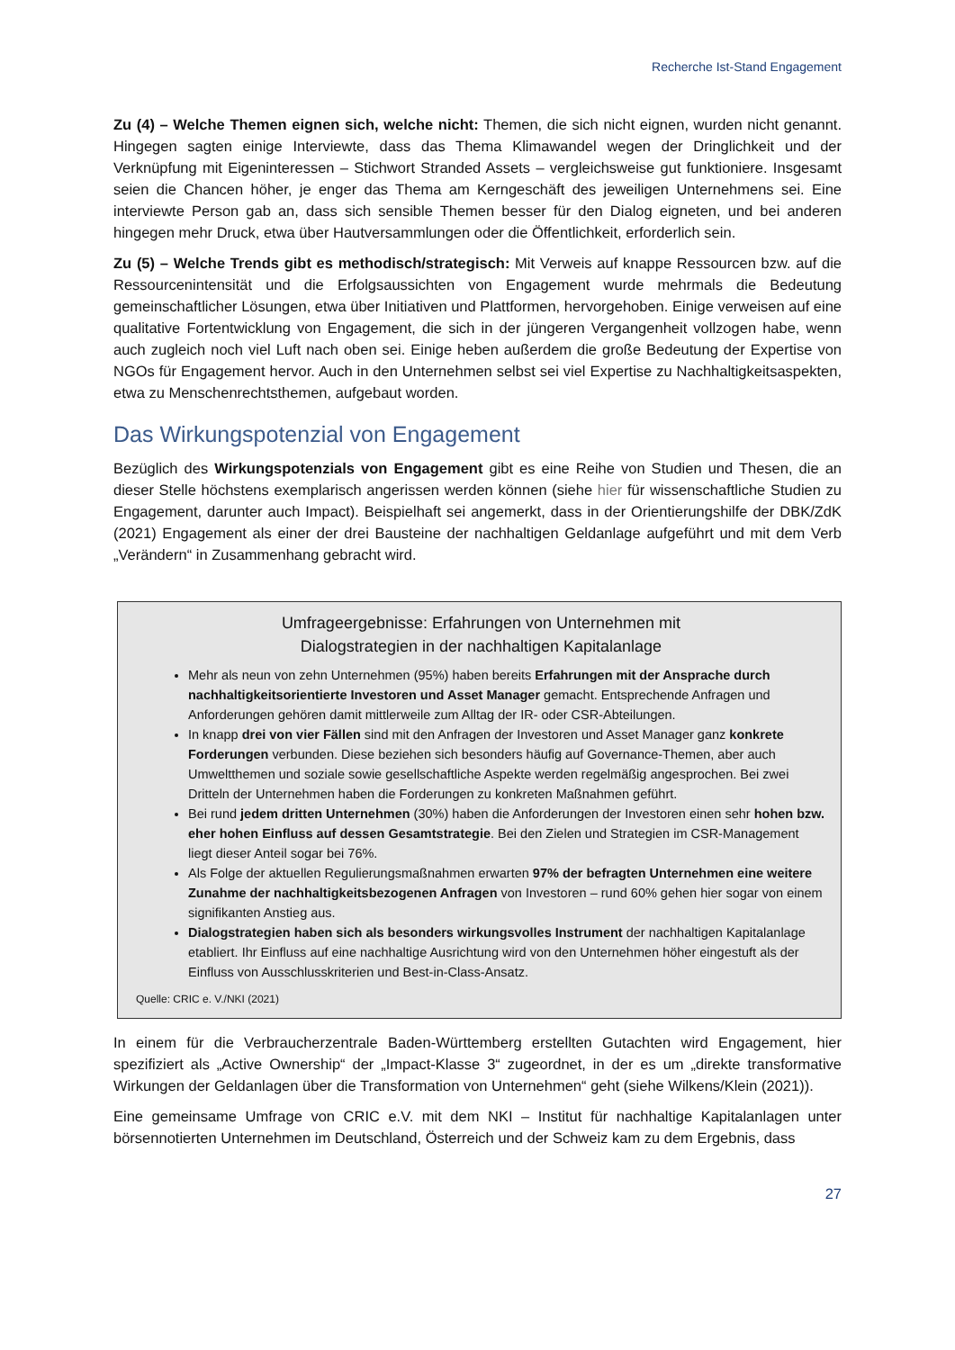Recherche Ist-Stand Engagement
Zu (4) – Welche Themen eignen sich, welche nicht: Themen, die sich nicht eignen, wurden nicht genannt. Hingegen sagten einige Interviewte, dass das Thema Klimawandel wegen der Dringlichkeit und der Verknüpfung mit Eigeninteressen – Stichwort Stranded Assets – vergleichsweise gut funktioniere. Insgesamt seien die Chancen höher, je enger das Thema am Kerngeschäft des jeweiligen Unternehmens sei. Eine interviewte Person gab an, dass sich sensible Themen besser für den Dialog eigneten, und bei anderen hingegen mehr Druck, etwa über Hautversammlungen oder die Öffentlichkeit, erforderlich sein.
Zu (5) – Welche Trends gibt es methodisch/strategisch: Mit Verweis auf knappe Ressourcen bzw. auf die Ressourcenintensität und die Erfolgsaussichten von Engagement wurde mehrmals die Bedeutung gemeinschaftlicher Lösungen, etwa über Initiativen und Plattformen, hervorgehoben. Einige verweisen auf eine qualitative Fortentwicklung von Engagement, die sich in der jüngeren Vergangenheit vollzogen habe, wenn auch zugleich noch viel Luft nach oben sei. Einige heben außerdem die große Bedeutung der Expertise von NGOs für Engagement hervor. Auch in den Unternehmen selbst sei viel Expertise zu Nachhaltigkeitsaspekten, etwa zu Menschenrechtsthemen, aufgebaut worden.
Das Wirkungspotenzial von Engagement
Bezüglich des Wirkungspotenzials von Engagement gibt es eine Reihe von Studien und Thesen, die an dieser Stelle höchstens exemplarisch angerissen werden können (siehe hier für wissenschaftliche Studien zu Engagement, darunter auch Impact). Beispielhaft sei angemerkt, dass in der Orientierungshilfe der DBK/ZdK (2021) Engagement als einer der drei Bausteine der nachhaltigen Geldanlage aufgeführt und mit dem Verb „Verändern“ in Zusammenhang gebracht wird.
Umfrageergebnisse: Erfahrungen von Unternehmen mit
Dialogstrategien in der nachhaltigen Kapitalanlage
Mehr als neun von zehn Unternehmen (95%) haben bereits Erfahrungen mit der Ansprache durch nachhaltigkeitsorientierte Investoren und Asset Manager gemacht. Entsprechende Anfragen und Anforderungen gehören damit mittlerweile zum Alltag der IR- oder CSR-Abteilungen.
In knapp drei von vier Fällen sind mit den Anfragen der Investoren und Asset Manager ganz konkrete Forderungen verbunden. Diese beziehen sich besonders häufig auf Governance-Themen, aber auch Umweltthemen und soziale sowie gesellschaftliche Aspekte werden regelmäßig angesprochen. Bei zwei Dritteln der Unternehmen haben die Forderungen zu konkreten Maßnahmen geführt.
Bei rund jedem dritten Unternehmen (30%) haben die Anforderungen der Investoren einen sehr hohen bzw. eher hohen Einfluss auf dessen Gesamtstrategie. Bei den Zielen und Strategien im CSR-Management liegt dieser Anteil sogar bei 76%.
Als Folge der aktuellen Regulierungsmaßnahmen erwarten 97% der befragten Unternehmen eine weitere Zunahme der nachhaltigkeitsbezogenen Anfragen von Investoren – rund 60% gehen hier sogar von einem signifikanten Anstieg aus.
Dialogstrategien haben sich als besonders wirkungsvolles Instrument der nachhaltigen Kapitalanlage etabliert. Ihr Einfluss auf eine nachhaltige Ausrichtung wird von den Unternehmen höher eingestuft als der Einfluss von Ausschlusskriterien und Best-in-Class-Ansatz.
Quelle: CRIC e. V./NKI (2021)
In einem für die Verbraucherzentrale Baden-Württemberg erstellten Gutachten wird Engagement, hier spezifiziert als „Active Ownership“ der „Impact-Klasse 3“ zugeordnet, in der es um „direkte transformative Wirkungen der Geldanlagen über die Transformation von Unternehmen“ geht (siehe Wilkens/Klein (2021)).
Eine gemeinsame Umfrage von CRIC e.V. mit dem NKI – Institut für nachhaltige Kapitalanlagen unter börsennotierten Unternehmen im Deutschland, Österreich und der Schweiz kam zu dem Ergebnis, dass
27